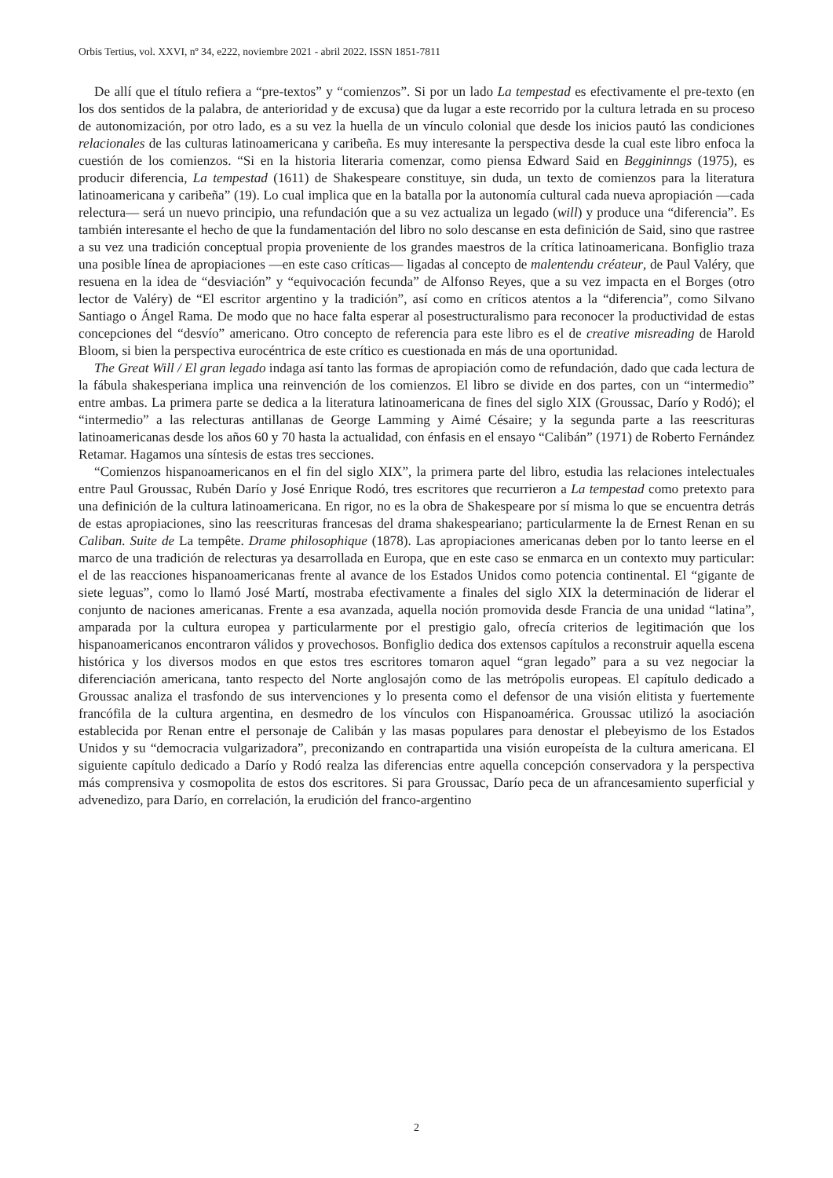Orbis Tertius, vol. XXVI, nº 34, e222, noviembre 2021 - abril 2022. ISSN 1851-7811
De allí que el título refiera a “pre-textos” y “comienzos”. Si por un lado La tempestad es efectivamente el pre-texto (en los dos sentidos de la palabra, de anterioridad y de excusa) que da lugar a este recorrido por la cultura letrada en su proceso de autonomización, por otro lado, es a su vez la huella de un vínculo colonial que desde los inicios pautó las condiciones relacionales de las culturas latinoamericana y caribeña. Es muy interesante la perspectiva desde la cual este libro enfoca la cuestión de los comienzos. “Si en la historia literaria comenzar, como piensa Edward Said en Beggininngs (1975), es producir diferencia, La tempestad (1611) de Shakespeare constituye, sin duda, un texto de comienzos para la literatura latinoamericana y caribeña” (19). Lo cual implica que en la batalla por la autonomía cultural cada nueva apropiación —cada relectura— será un nuevo principio, una refundación que a su vez actualiza un legado (will) y produce una “diferencia”. Es también interesante el hecho de que la fundamentación del libro no solo descanse en esta definición de Said, sino que rastree a su vez una tradición conceptual propia proveniente de los grandes maestros de la crítica latinoamericana. Bonfiglio traza una posible línea de apropiaciones —en este caso críticas— ligadas al concepto de malentendu créateur, de Paul Valéry, que resuena en la idea de “desviación” y “equivocación fecunda” de Alfonso Reyes, que a su vez impacta en el Borges (otro lector de Valéry) de “El escritor argentino y la tradición”, así como en críticos atentos a la “diferencia”, como Silvano Santiago o Ángel Rama. De modo que no hace falta esperar al posestructuralismo para reconocer la productividad de estas concepciones del “desvío” americano. Otro concepto de referencia para este libro es el de creative misreading de Harold Bloom, si bien la perspectiva eurocéntrica de este crítico es cuestionada en más de una oportunidad.
The Great Will / El gran legado indaga así tanto las formas de apropiación como de refundación, dado que cada lectura de la fábula shakesperiana implica una reinvención de los comienzos. El libro se divide en dos partes, con un “intermedio” entre ambas. La primera parte se dedica a la literatura latinoamericana de fines del siglo XIX (Groussac, Darío y Rodó); el “intermedio” a las relecturas antillanas de George Lamming y Aimé Césaire; y la segunda parte a las reescrituras latinoamericanas desde los años 60 y 70 hasta la actualidad, con énfasis en el ensayo “Calibán” (1971) de Roberto Fernández Retamar. Hagamos una síntesis de estas tres secciones.
“Comienzos hispanoamericanos en el fin del siglo XIX”, la primera parte del libro, estudia las relaciones intelectuales entre Paul Groussac, Rubén Darío y José Enrique Rodó, tres escritores que recurrieron a La tempestad como pretexto para una definición de la cultura latinoamericana. En rigor, no es la obra de Shakespeare por sí misma lo que se encuentra detrás de estas apropiaciones, sino las reescrituras francesas del drama shakespeariano; particularmente la de Ernest Renan en su Caliban. Suite de La tempête. Drame philosophique (1878). Las apropiaciones americanas deben por lo tanto leerse en el marco de una tradición de relecturas ya desarrollada en Europa, que en este caso se enmarca en un contexto muy particular: el de las reacciones hispanoamericanas frente al avance de los Estados Unidos como potencia continental. El “gigante de siete leguas”, como lo llamó José Martí, mostraba efectivamente a finales del siglo XIX la determinación de liderar el conjunto de naciones americanas. Frente a esa avanzada, aquella noción promovida desde Francia de una unidad “latina”, amparada por la cultura europea y particularmente por el prestigio galo, ofrecía criterios de legitimación que los hispanoamericanos encontraron válidos y provechosos. Bonfiglio dedica dos extensos capítulos a reconstruir aquella escena histórica y los diversos modos en que estos tres escritores tomaron aquel “gran legado” para a su vez negociar la diferenciación americana, tanto respecto del Norte anglosajón como de las metrópolis europeas. El capítulo dedicado a Groussac analiza el trasfondo de sus intervenciones y lo presenta como el defensor de una visión elitista y fuertemente francófila de la cultura argentina, en desmedro de los vínculos con Hispanoamérica. Groussac utilizó la asociación establecida por Renan entre el personaje de Calibán y las masas populares para denostar el plebeyismo de los Estados Unidos y su “democracia vulgarizadora”, preconizando en contrapartida una visión europeísta de la cultura americana. El siguiente capítulo dedicado a Darío y Rodó realza las diferencias entre aquella concepción conservadora y la perspectiva más comprensiva y cosmopolita de estos dos escritores. Si para Groussac, Darío peca de un afrancesamiento superficial y advenedizo, para Darío, en correlación, la erudición del franco-argentino
2